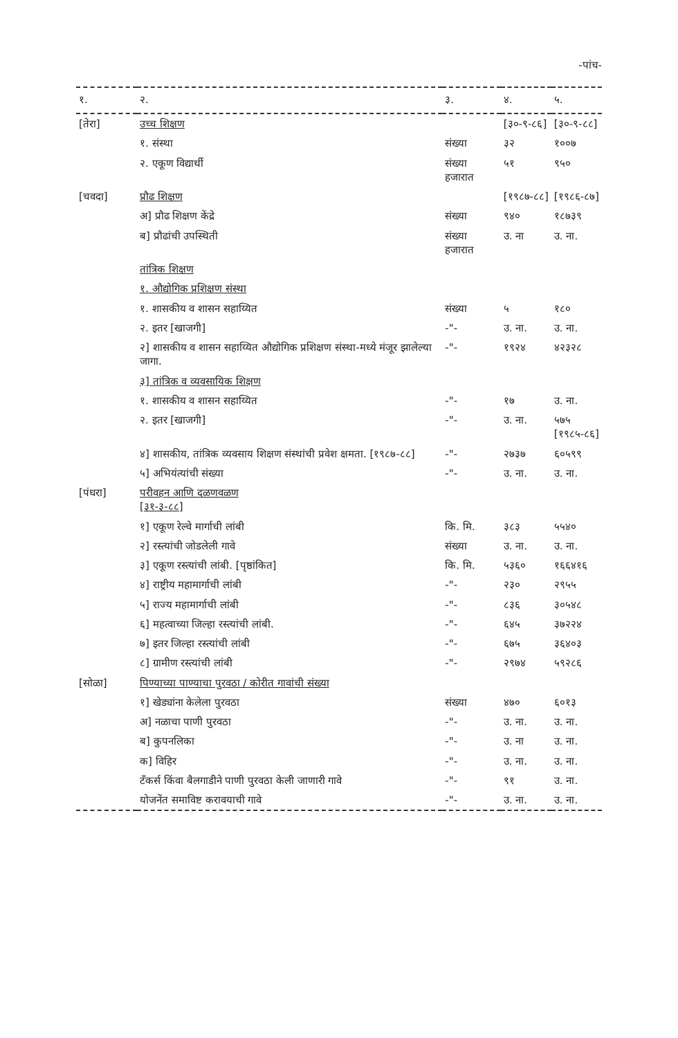-पांच-
| १. | २. | ३. | ४. | ५. |
| --- | --- | --- | --- | --- |
| [तेरा] | उच्च शिक्षण | | [३०-९-८६] | [३०-९-८८] |
| | १. संस्था | संख्या | ३२ | १००७ |
| | २. एकूण विद्यार्थी | संख्या हजारात | ५१ | ९५० |
| [चवदा] | प्रौढ शिक्षण | | [१९८७-८८] | [१९८६-८७] |
| | अ] प्रौढ शिक्षण केंद्रे | संख्या | ९४० | १८७३९ |
| | ब] प्रौढांची उपस्थिती | संख्या हजारात | उ. ना | उ. ना. |
| | तांत्रिक शिक्षण | | | |
| | १. औद्योगिक प्रशिक्षण संस्था | | | |
| | १. शासकीय व शासन सहाय्यित | संख्या | ५ | १८० |
| | २. इतर [खाजगी] | -"- | उ. ना. | उ. ना. |
| | २] शासकीय व शासन सहाय्यित औद्योगिक प्रशिक्षण संस्था-मध्ये मंजूर झालेल्या जागा. | -"- | १९२४ | ४२३२८ |
| | ३] तांत्रिक व व्यवसायिक शिक्षण | | | |
| | १. शासकीय व शासन सहाय्यित | -"- | १७ | उ. ना. |
| | २. इतर [खाजगी] | -"- | उ. ना. | ५७५ [१९८५-८६] |
| | ४] शासकीय, तांत्रिक व्यवसाय शिक्षण संस्थांची प्रवेश क्षमता. [१९८७-८८] | -"- | २७३७ | ६०५९९ |
| | ५] अभियंत्यांची संख्या | -"- | उ. ना. | उ. ना. |
| [पंधरा] | परीवहन आणि दळणवळण [३१-३-८८] | | | |
| | १] एकूण रेल्वे मार्गाची लांबी | कि. मि. | ३८३ | ५५४० |
| | २] रस्त्यांची जोडलेली गावे | संख्या | उ. ना. | उ. ना. |
| | ३] एकूण रस्त्यांची लांबी. [पृष्ठांकित] | कि. मि. | ५३६० | १६६४१६ |
| | ४] राष्ट्रीय महामार्गाची लांबी | -"- | २३० | २९५५ |
| | ५] राज्य महामार्गाची लांबी | -"- | ८३६ | ३०५४८ |
| | ६] महत्वाच्या जिल्हा रस्त्यांची लांबी. | -"- | ६४५ | ३७२२४ |
| | ७] इतर जिल्हा रस्त्यांची लांबी | -"- | ६७५ | ३६४०३ |
| | ८] ग्रामीण रस्त्यांची लांबी | -"- | २९७४ | ५९२८६ |
| [सोळा] | पिण्याच्या पाण्याचा पुरवठा / कोरीत गावांची संख्या | | | |
| | १] खेड्यांना केलेला पुरवठा | संख्या | ४७० | ६०१३ |
| | अ] नळाचा पाणी पुरवठा | -"- | उ. ना. | उ. ना. |
| | ब] कुपनलिका | -"- | उ. ना | उ. ना. |
| | क] विहिर | -"- | उ. ना. | उ. ना. |
| | टँकर्स किंवा बैलगाडीने पाणी पुरवठा केली जाणारी गावे | -"- | ९१ | उ. ना. |
| | योजनेंत समाविष्ट करावयाची गावे | -"- | उ. ना. | उ. ना. |